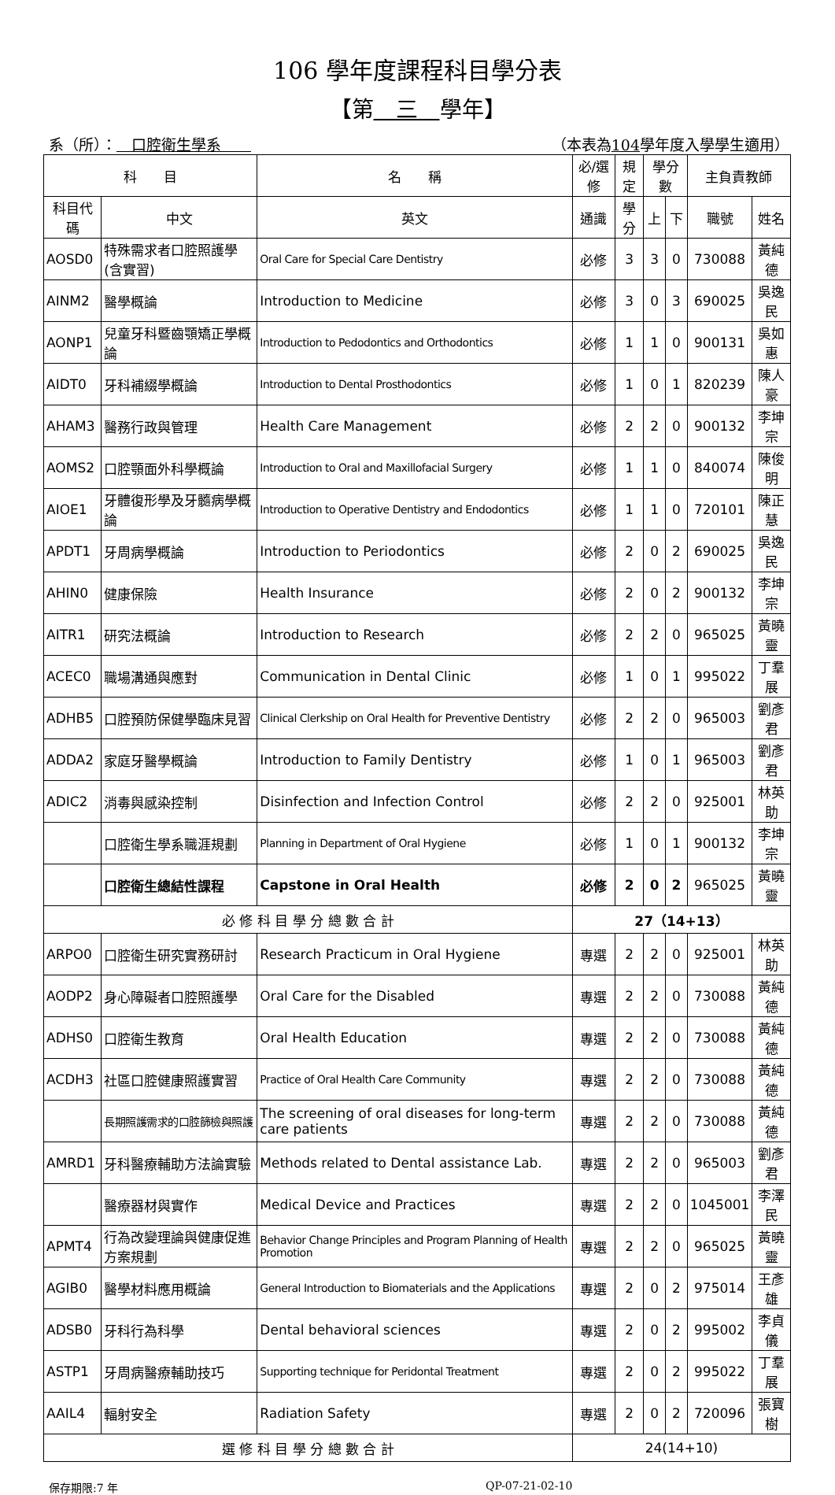106 學年度課程科目學分表
【第　三　學年】
系（所）：　口腔衛生學系　　（本表為104學年度入學學生適用）
| 科 目 | | 名 稱 | 必/選修 | 規定 | 學分數 | | 主負責教師 | |
| --- | --- | --- | --- | --- | --- | --- | --- | --- |
| 科目代碼 | 中文 | 英文 | 通識 | 學分 | 上 | 下 | 職號 | 姓名 |
| AOSD0 | 特殊需求者口腔照護學(含實習) | Oral Care for Special Care Dentistry | 必修 | 3 | 3 | 0 | 730088 | 黃純德 |
| AINM2 | 醫學概論 | Introduction to Medicine | 必修 | 3 | 0 | 3 | 690025 | 吳逸民 |
| AONP1 | 兒童牙科暨齒顎矯正學概論 | Introduction to Pedodontics and Orthodontics | 必修 | 1 | 1 | 0 | 900131 | 吳如惠 |
| AIDT0 | 牙科補綴學概論 | Introduction to Dental Prosthodontics | 必修 | 1 | 0 | 1 | 820239 | 陳人豪 |
| AHAM3 | 醫務行政與管理 | Health Care Management | 必修 | 2 | 2 | 0 | 900132 | 李坤宗 |
| AOMS2 | 口腔顎面外科學概論 | Introduction to Oral and Maxillofacial Surgery | 必修 | 1 | 1 | 0 | 840074 | 陳俊明 |
| AIOE1 | 牙體復形學及牙髓病學概論 | Introduction to Operative Dentistry and Endodontics | 必修 | 1 | 1 | 0 | 720101 | 陳正慧 |
| APDT1 | 牙周病學概論 | Introduction to Periodontics | 必修 | 2 | 0 | 2 | 690025 | 吳逸民 |
| AHIN0 | 健康保險 | Health Insurance | 必修 | 2 | 0 | 2 | 900132 | 李坤宗 |
| AITR1 | 研究法概論 | Introduction to Research | 必修 | 2 | 2 | 0 | 965025 | 黃曉靈 |
| ACEC0 | 職場溝通與應對 | Communication in Dental Clinic | 必修 | 1 | 0 | 1 | 995022 | 丁羣展 |
| ADHB5 | 口腔預防保健學臨床見習 | Clinical Clerkship on Oral Health for Preventive Dentistry | 必修 | 2 | 2 | 0 | 965003 | 劉彥君 |
| ADDA2 | 家庭牙醫學概論 | Introduction to Family Dentistry | 必修 | 1 | 0 | 1 | 965003 | 劉彥君 |
| ADIC2 | 消毒與感染控制 | Disinfection and Infection Control | 必修 | 2 | 2 | 0 | 925001 | 林英助 |
| | 口腔衛生學系職涯規劃 | Planning in Department of Oral Hygiene | 必修 | 1 | 0 | 1 | 900132 | 李坤宗 |
| | 口腔衛生總結性課程 | Capstone in Oral Health | 必修 | 2 | 0 | 2 | 965025 | 黃曉靈 |
| 必 修 科 目 學 分 總 數 合 計 | | | 27（14+13） | | | | | |
| ARPO0 | 口腔衛生研究實務研討 | Research Practicum in Oral Hygiene | 專選 | 2 | 2 | 0 | 925001 | 林英助 |
| AODP2 | 身心障礙者口腔照護學 | Oral Care for the Disabled | 專選 | 2 | 2 | 0 | 730088 | 黃純德 |
| ADHS0 | 口腔衛生教育 | Oral Health Education | 專選 | 2 | 2 | 0 | 730088 | 黃純德 |
| ACDH3 | 社區口腔健康照護實習 | Practice of Oral Health Care Community | 專選 | 2 | 2 | 0 | 730088 | 黃純德 |
| | 長期照護需求的口腔篩檢與照護 | The screening of oral diseases for long-term care patients | 專選 | 2 | 2 | 0 | 730088 | 黃純德 |
| AMRD1 | 牙科醫療輔助方法論實驗 | Methods related to Dental assistance Lab. | 專選 | 2 | 2 | 0 | 965003 | 劉彥君 |
| | 醫療器材與實作 | Medical Device and Practices | 專選 | 2 | 2 | 0 | 1045001 | 李澤民 |
| APMT4 | 行為改變理論與健康促進方案規劃 | Behavior Change Principles and Program Planning of Health Promotion | 專選 | 2 | 2 | 0 | 965025 | 黃曉靈 |
| AGIB0 | 醫學材料應用概論 | General Introduction to Biomaterials and the Applications | 專選 | 2 | 0 | 2 | 975014 | 王彥雄 |
| ADSB0 | 牙科行為科學 | Dental behavioral sciences | 專選 | 2 | 0 | 2 | 995002 | 李貞儀 |
| ASTP1 | 牙周病醫療輔助技巧 | Supporting technique for Peridontal Treatment | 專選 | 2 | 0 | 2 | 995022 | 丁羣展 |
| AAIL4 | 輻射安全 | Radiation Safety | 專選 | 2 | 0 | 2 | 720096 | 張寶樹 |
| 選 修 科 目 學 分 總 數 合 計 | | | 24(14+10) | | | | | |
保存期限:7 年 QP-07-21-02-10